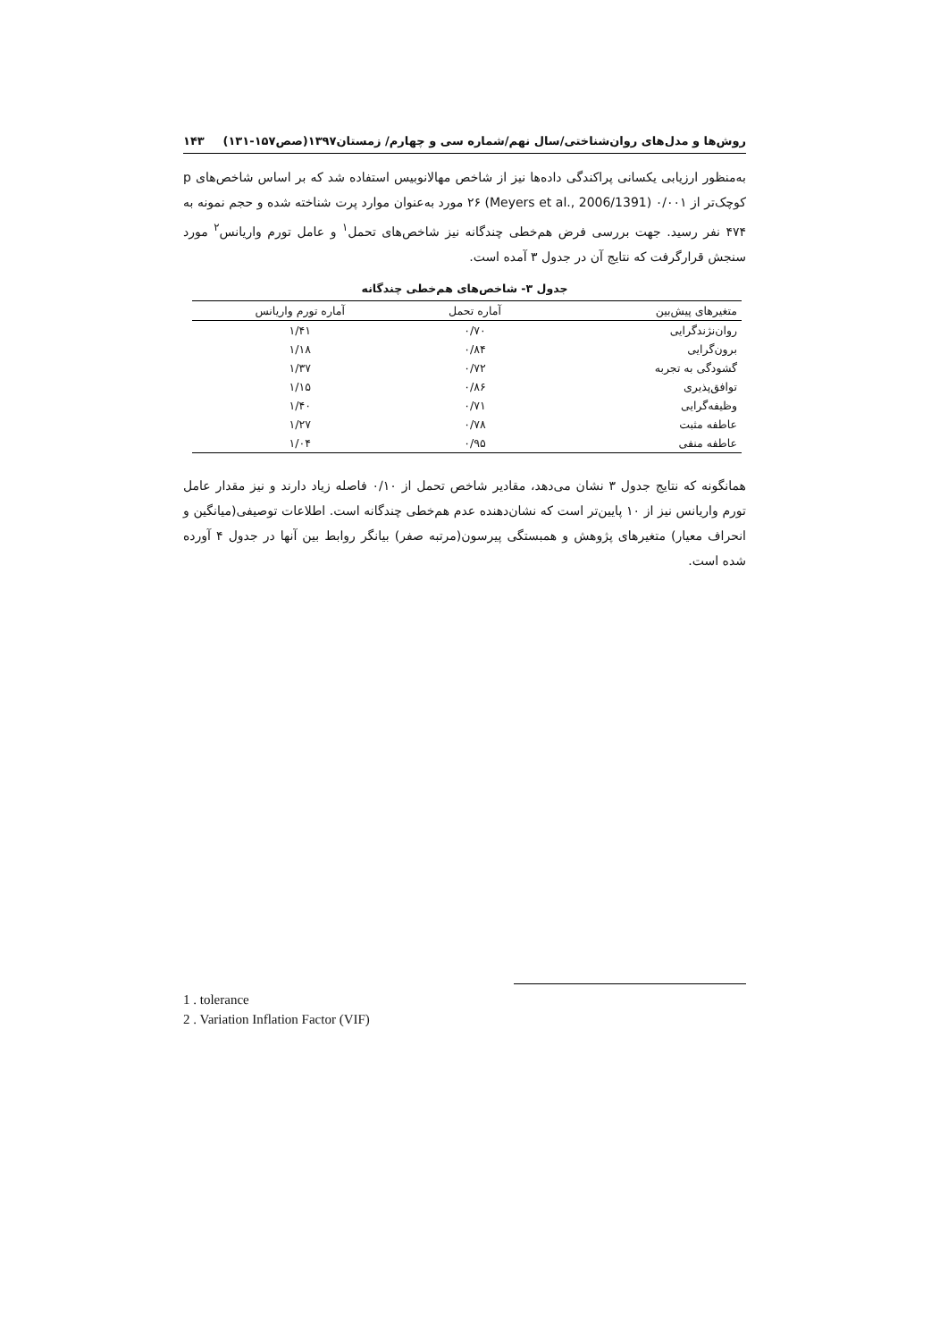روش‌ها و مدل‌های روان‌شناختی/سال نهم/شماره سی و چهارم/ زمستان۱۳۹۷(صص۱۵۷-۱۳۱) ۱۴۳
به‌منظور ارزیابی یکسانی پراکندگی داده‌ها نیز از شاخص مهالانوبیس استفاده شد که بر اساس شاخص‌های p کوچک‌تر از ۰/۰۰۱ (Meyers et al., 2006/1391) ۲۶ مورد به‌عنوان موارد پرت شناخته شده و حجم نمونه به ۴۷۴ نفر رسید. جهت بررسی فرض هم‌خطی چندگانه نیز شاخص‌های تحمل<sup>۱</sup> و عامل تورم واریانس<sup>۲</sup> مورد سنجش قرارگرفت که نتایج آن در جدول ۳ آمده است.
جدول ۳- شاخص‌های هم‌خطی چندگانه
| متغیرهای پیش‌بین | آماره تحمل | آماره تورم واریانس |
| --- | --- | --- |
| روان‌نژندگرایی | ۰/۷۰ | ۱/۴۱ |
| برون‌گرایی | ۰/۸۴ | ۱/۱۸ |
| گشودگی به تجربه | ۰/۷۲ | ۱/۳۷ |
| توافق‌پذیری | ۰/۸۶ | ۱/۱۵ |
| وظیفه‌گرایی | ۰/۷۱ | ۱/۴۰ |
| عاطفه مثبت | ۰/۷۸ | ۱/۲۷ |
| عاطفه منفی | ۰/۹۵ | ۱/۰۴ |
همانگونه که نتایج جدول ۳ نشان می‌دهد، مقادیر شاخص تحمل از ۰/۱۰ فاصله زیاد دارند و نیز مقدار عامل تورم واریانس نیز از ۱۰ پایین‌تر است که نشان‌دهنده عدم هم‌خطی چندگانه است. اطلاعات توصیفی(میانگین و انحراف معیار) متغیرهای پژوهش و همبستگی پیرسون(مرتبه صفر) بیانگر روابط بین آنها در جدول ۴ آورده شده است.
1 . tolerance
2 . Variation Inflation Factor (VIF)